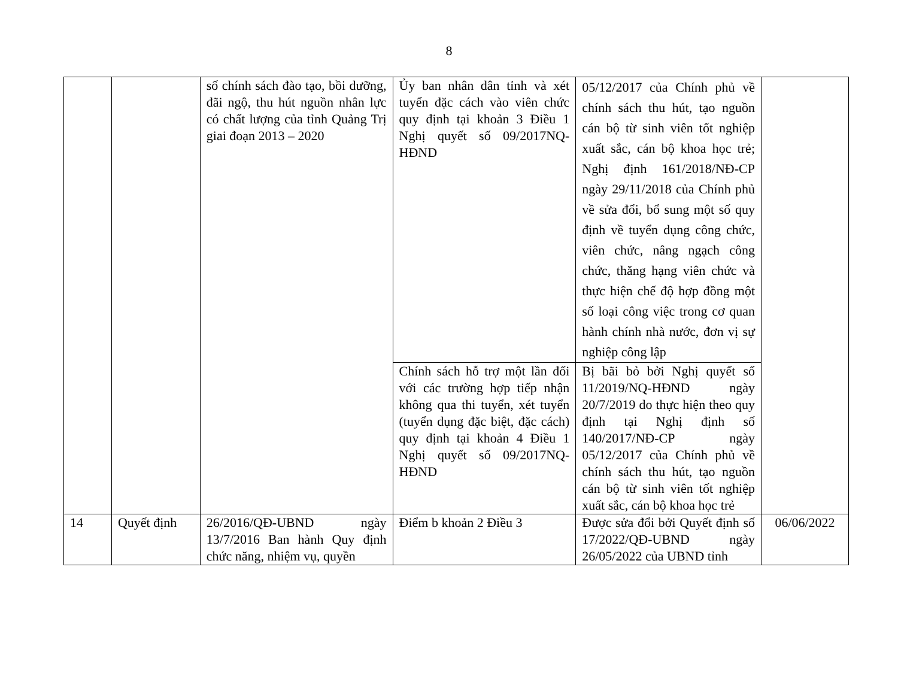8
| | | số chính sách đào tạo, bồi dưỡng, đãi ngộ, thu hút nguồn nhân lực có chất lượng của tỉnh Quảng Trị giai đoạn 2013 – 2020 | Ủy ban nhân dân tỉnh và xét tuyển đặc cách vào viên chức quy định tại khoản 3 Điều 1 Nghị quyết số 09/2017NQ-HĐND | 05/12/2017 của Chính phủ về chính sách thu hút, tạo nguồn cán bộ từ sinh viên tốt nghiệp xuất sắc, cán bộ khoa học trẻ; Nghị định 161/2018/NĐ-CP ngày 29/11/2018 của Chính phủ về sửa đổi, bổ sung một số quy định về tuyển dụng công chức, viên chức, nâng ngạch công chức, thăng hạng viên chức và thực hiện chế độ hợp đồng một số loại công việc trong cơ quan hành chính nhà nước, đơn vị sự nghiệp công lập | |
| | | | Chính sách hỗ trợ một lần đối với các trường hợp tiếp nhận không qua thi tuyển, xét tuyển (tuyển dụng đặc biệt, đặc cách) quy định tại khoản 4 Điều 1 Nghị quyết số 09/2017NQ-HĐND | Bị bãi bỏ bởi Nghị quyết số 11/2019/NQ-HĐND ngày 20/7/2019 do thực hiện theo quy định tại Nghị định số 140/2017/NĐ-CP ngày 05/12/2017 của Chính phủ về chính sách thu hút, tạo nguồn cán bộ từ sinh viên tốt nghiệp xuất sắc, cán bộ khoa học trẻ | |
| 14 | Quyết định | 26/2016/QĐ-UBND ngày 13/7/2016 Ban hành Quy định chức năng, nhiệm vụ, quyền | Điểm b khoản 2 Điều 3 | Được sửa đổi bởi Quyết định số 17/2022/QĐ-UBND ngày 26/05/2022 của UBND tỉnh | 06/06/2022 |